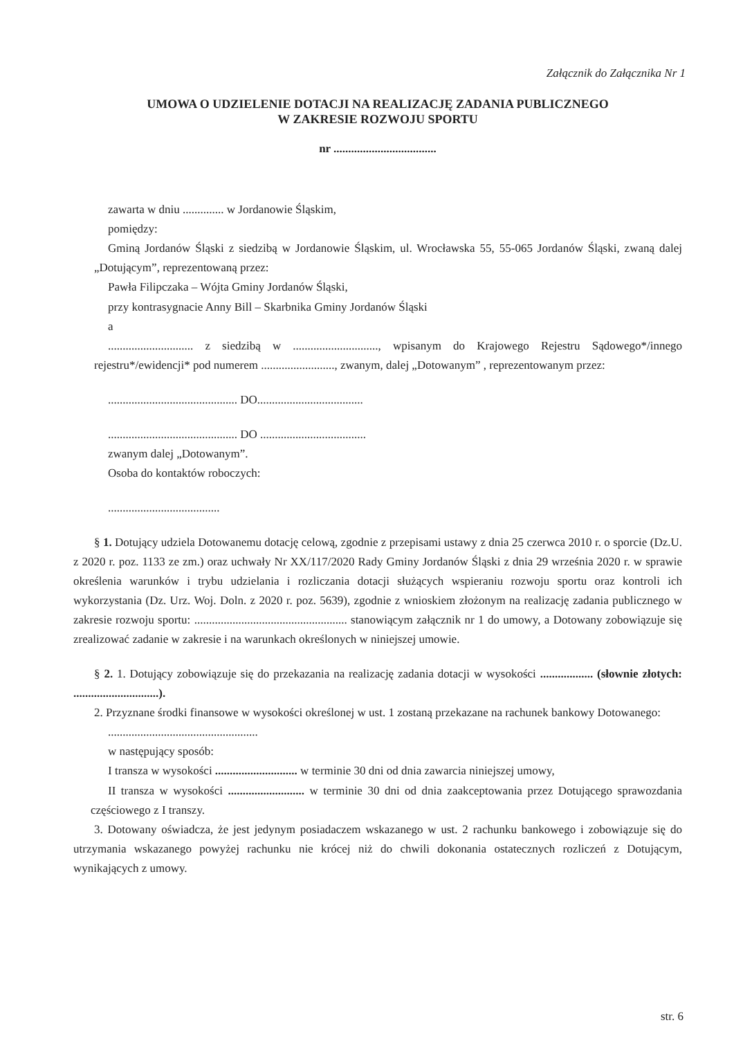Załącznik do Załącznika Nr 1
UMOWA O UDZIELENIE DOTACJI NA REALIZACJĘ ZADANIA PUBLICZNEGO
W ZAKRESIE ROZWOJU SPORTU
nr ...................................
zawarta w dniu .............. w Jordanowie Śląskim,
pomiędzy:
Gminą Jordanów Śląski z siedzibą w Jordanowie Śląskim, ul. Wrocławska 55, 55-065 Jordanów Śląski, zwaną dalej „Dotującym”, reprezentowaną przez:
Pawła Filipczaka – Wójta Gminy Jordanów Śląski,
przy kontrasygnacie Anny Bill – Skarbnika Gminy Jordanów Śląski
a
............................. z siedzibą w ............................., wpisanym do Krajowego Rejestru Sądowego*/innego rejestru*/ewidencji* pod numerem ........................., zwanym, dalej „Dotowanym” , reprezentowanym przez:
............................................ DO....................................
............................................ DO ....................................
zwanym dalej „Dotowanym”.
Osoba do kontaktów roboczych:
......................................
§ 1. Dotujący udziela Dotowanemu dotację celową, zgodnie z przepisami ustawy z dnia 25 czerwca 2010 r. o sporcie (Dz.U. z 2020 r. poz. 1133 ze zm.) oraz uchwały Nr XX/117/2020 Rady Gminy Jordanów Śląski z dnia 29 września 2020 r. w sprawie określenia warunków i trybu udzielania i rozliczania dotacji służących wspieraniu rozwoju sportu oraz kontroli ich wykorzystania (Dz. Urz. Woj. Doln. z 2020 r. poz. 5639), zgodnie z wnioskiem złożonym na realizację zadania publicznego w zakresie rozwoju sportu: .................................................... stanowiącym załącznik nr 1 do umowy, a Dotowany zobowiązuje się zrealizować zadanie w zakresie i na warunkach określonych w niniejszej umowie.
§ 2. 1. Dotujący zobowiązuje się do przekazania na realizację zadania dotacji w wysokości .................. (słownie złotych: .............................).
2. Przyznane środki finansowe w wysokości określonej w ust. 1 zostaną przekazane na rachunek bankowy Dotowanego:
...................................................
w następujący sposób:
I transza w wysokości ............................ w terminie 30 dni od dnia zawarcia niniejszej umowy,
II transza w wysokości .......................... w terminie 30 dni od dnia zaakceptowania przez Dotującego sprawozdania częściowego z I transzy.
3. Dotowany oświadcza, że jest jedynym posiadaczem wskazanego w ust. 2 rachunku bankowego i zobowiązuje się do utrzymania wskazanego powyżej rachunku nie krócej niż do chwili dokonania ostatecznych rozliczeń z Dotującym, wynikających z umowy.
str. 6